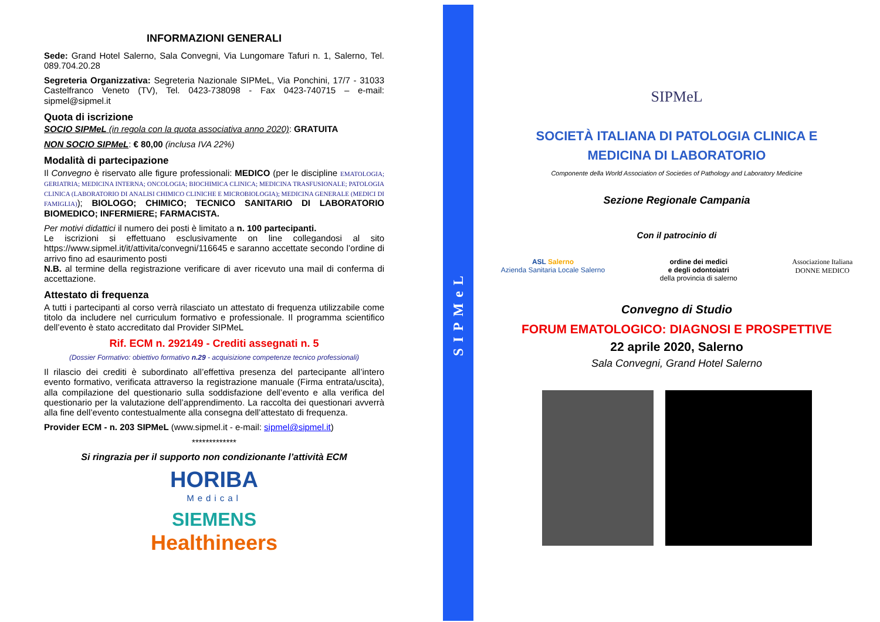INFORMAZIONI GENERALI
Sede: Grand Hotel Salerno, Sala Convegni, Via Lungomare Tafuri n. 1, Salerno, Tel. 089.704.20.28
Segreteria Organizzativa: Segreteria Nazionale SIPMeL, Via Ponchini, 17/7 - 31033 Castelfranco Veneto (TV), Tel. 0423-738098 - Fax 0423-740715 – e-mail: sipmel@sipmel.it
Quota di iscrizione
SOCIO SIPMeL (in regola con la quota associativa anno 2020): GRATUITA
NON SOCIO SIPMeL: € 80,00 (inclusa IVA 22%)
Modalità di partecipazione
Il Convegno è riservato alle figure professionali: MEDICO (per le discipline EMATOLOGIA; GERIATRIA; MEDICINA INTERNA; ONCOLOGIA; BIOCHIMICA CLINICA; MEDICINA TRASFUSIONALE; PATOLOGIA CLINICA (LABORATORIO DI ANALISI CHIMICO CLINICHE E MICROBIOLOGIA); MEDICINA GENERALE (MEDICI DI FAMIGLIA)); BIOLOGO; CHIMICO; TECNICO SANITARIO DI LABORATORIO BIOMEDICO; INFERMIERE; FARMACISTA.
Per motivi didattici il numero dei posti è limitato a n. 100 partecipanti.
Le iscrizioni si effettuano esclusivamente on line collegandosi al sito https://www.sipmel.it/it/attivita/convegni/116645 e saranno accettate secondo l’ordine di arrivo fino ad esaurimento posti
N.B. al termine della registrazione verificare di aver ricevuto una mail di conferma di accettazione.
Attestato di frequenza
A tutti i partecipanti al corso verrà rilasciato un attestato di frequenza utilizzabile come titolo da includere nel curriculum formativo e professionale. Il programma scientifico dell’evento è stato accreditato dal Provider SIPMeL
Rif. ECM n. 292149 - Crediti assegnati n. 5
(Dossier Formativo: obiettivo formativo n.29 - acquisizione competenze tecnico professionali)
Il rilascio dei crediti è subordinato all’effettiva presenza del partecipante all’intero evento formativo, verificata attraverso la registrazione manuale (Firma entrata/uscita), alla compilazione del questionario sulla soddisfazione dell’evento e alla verifica del questionario per la valutazione dell’apprendimento. La raccolta dei questionari avverrà alla fine dell’evento contestualmente alla consegna dell’attestato di frequenza.
Provider ECM - n. 203 SIPMeL (www.sipmel.it - e-mail: sipmel@sipmel.it)
*************
Si ringrazia per il supporto non condizionante l’attività ECM
HORIBA
Medical
SIEMENS
Healthineers
SIPMeL
SIPMeL
SOCIETÀ ITALIANA DI PATOLOGIA CLINICA E
MEDICINA DI LABORATORIO
Componente della World Association of Societies of Pathology and Laboratory Medicine
Sezione Regionale Campania
Con il patrocinio di
ASL Salerno
Azienda Sanitaria Locale Salerno ordine dei medici
e degli odontoiatri
della provincia di salerno Associazione Italiana
DONNE MEDICO
Convegno di Studio
FORUM EMATOLOGICO: DIAGNOSI E PROSPETTIVE
22 aprile 2020, Salerno
Sala Convegni, Grand Hotel Salerno